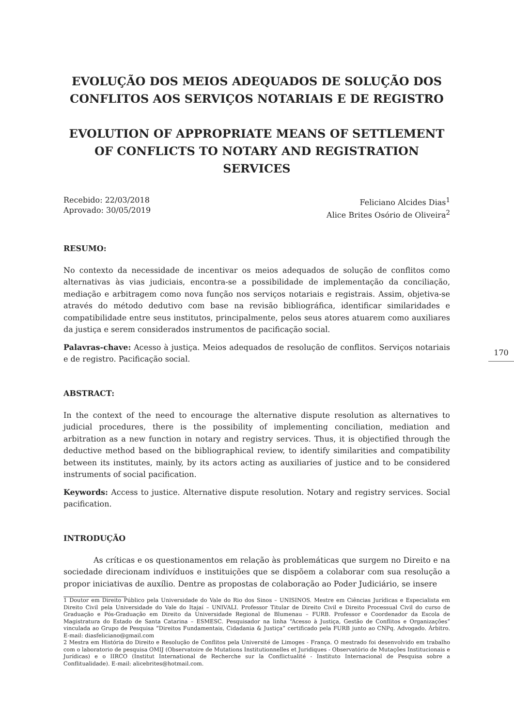EVOLUÇÃO DOS MEIOS ADEQUADOS DE SOLUÇÃO DOS CONFLITOS AOS SERVIÇOS NOTARIAIS E DE REGISTRO
EVOLUTION OF APPROPRIATE MEANS OF SETTLEMENT OF CONFLICTS TO NOTARY AND REGISTRATION SERVICES
Recebido: 22/03/2018
Aprovado: 30/05/2019
Feliciano Alcides Dias<sup>1</sup>
Alice Brites Osório de Oliveira<sup>2</sup>
RESUMO:
No contexto da necessidade de incentivar os meios adequados de solução de conflitos como alternativas às vias judiciais, encontra-se a possibilidade de implementação da conciliação, mediação e arbitragem como nova função nos serviços notariais e registrais. Assim, objetiva-se através do método dedutivo com base na revisão bibliográfica, identificar similaridades e compatibilidade entre seus institutos, principalmente, pelos seus atores atuarem como auxiliares da justiça e serem considerados instrumentos de pacificação social.
Palavras-chave: Acesso à justiça. Meios adequados de resolução de conflitos. Serviços notariais e de registro. Pacificação social.
ABSTRACT:
In the context of the need to encourage the alternative dispute resolution as alternatives to judicial procedures, there is the possibility of implementing conciliation, mediation and arbitration as a new function in notary and registry services. Thus, it is objectified through the deductive method based on the bibliographical review, to identify similarities and compatibility between its institutes, mainly, by its actors acting as auxiliaries of justice and to be considered instruments of social pacification.
Keywords: Access to justice. Alternative dispute resolution. Notary and registry services. Social pacification.
INTRODUÇÃO
As críticas e os questionamentos em relação às problemáticas que surgem no Direito e na sociedade direcionam indivíduos e instituições que se dispõem a colaborar com sua resolução a propor iniciativas de auxílio. Dentre as propostas de colaboração ao Poder Judiciário, se insere
1 Doutor em Direito Público pela Universidade do Vale do Rio dos Sinos – UNISINOS. Mestre em Ciências Jurídicas e Especialista em Direito Civil pela Universidade do Vale do Itajaí – UNIVALI. Professor Titular de Direito Civil e Direito Processual Civil do curso de Graduação e Pós-Graduação em Direito da Universidade Regional de Blumenau – FURB. Professor e Coordenador da Escola de Magistratura do Estado de Santa Catarina – ESMESC. Pesquisador na linha “Acesso à Justiça, Gestão de Conflitos e Organizações” vinculada ao Grupo de Pesquisa “Direitos Fundamentais, Cidadania & Justiça” certificado pela FURB junto ao CNPq. Advogado. Árbitro. E-mail: diasfeliciano@gmail.com
2 Mestra em História do Direito e Resolução de Conflitos pela Université de Limoges - França. O mestrado foi desenvolvido em trabalho com o laboratorio de pesquisa OMIJ (Observatoire de Mutations Institutionnelles et Juridiques - Observatório de Mutações Institucionais e Jurídicas) e o IIRCO (Institut International de Recherche sur la Conflictualité - Instituto Internacional de Pesquisa sobre a Conflitualidade). E-mail: alicebrites@hotmail.com.
170